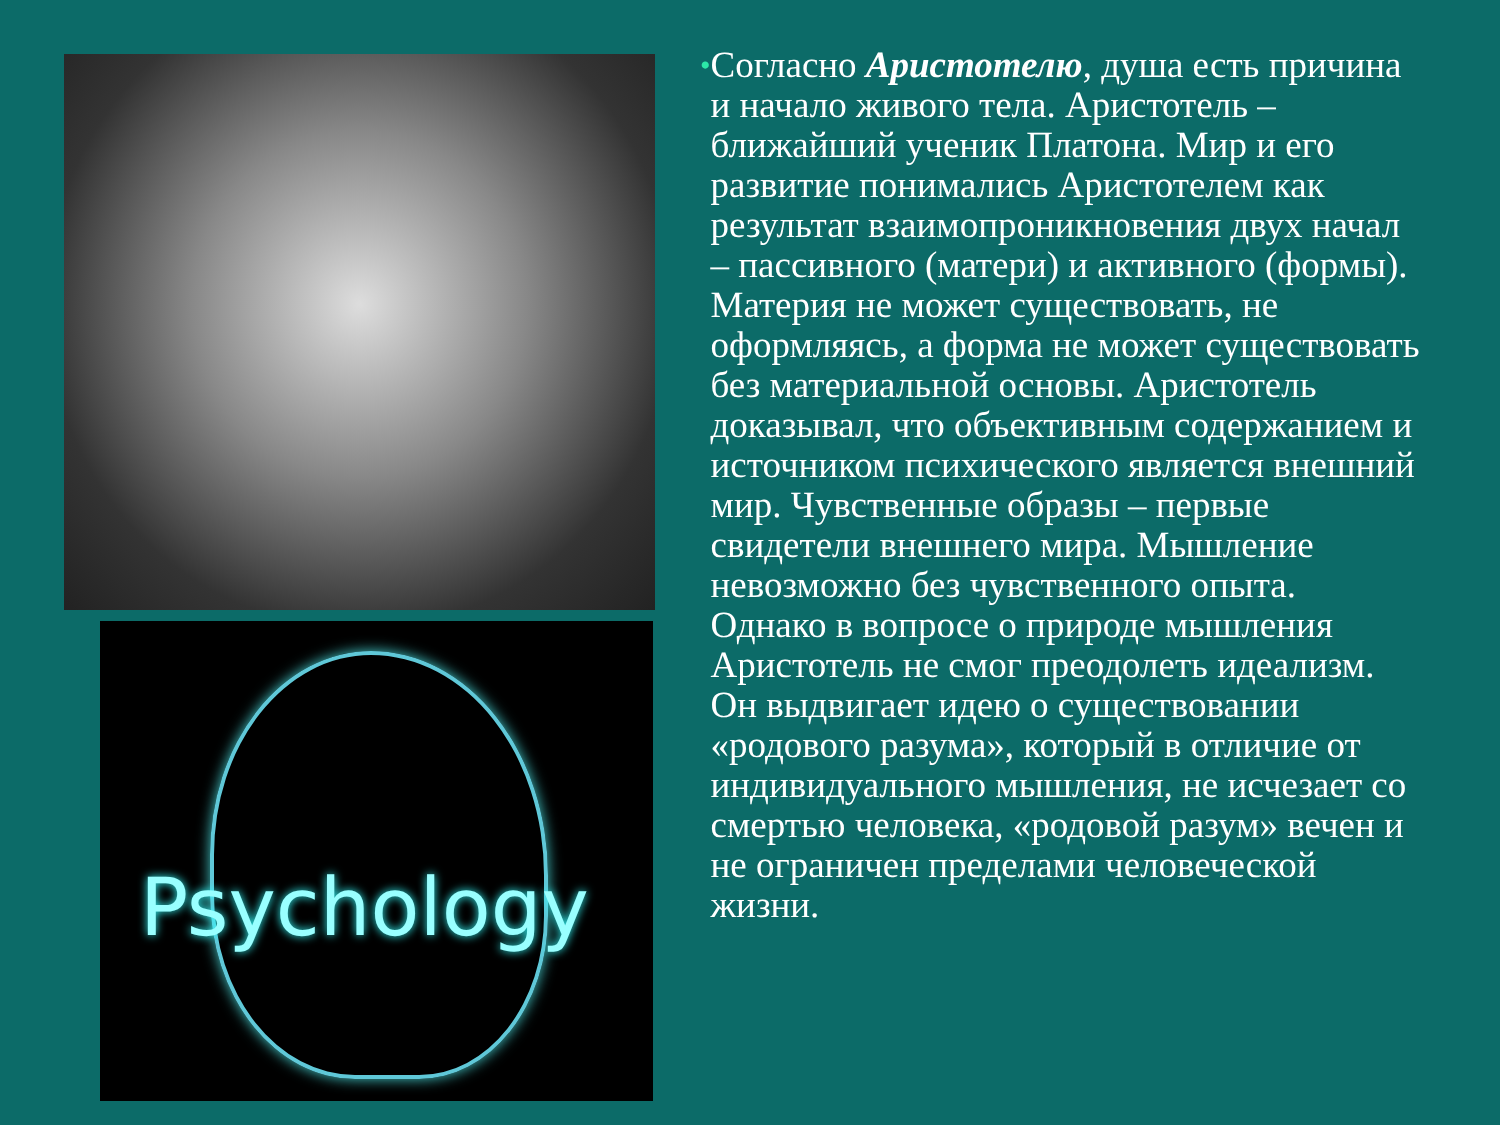Psychology
•
Согласно Аристотелю, душа есть причина и начало живого тела. Аристотель – ближайший ученик Платона. Мир и его развитие понимались Аристотелем как результат взаимопроникновения двух начал – пассивного (матери) и активного (формы). Материя не может существовать, не оформляясь, а форма не может существовать без материальной основы. Аристотель доказывал, что объективным содержанием и источником психического является внешний мир. Чувственные образы – первые свидетели внешнего мира. Мышление невозможно без чувственного опыта. Однако в вопросе о природе мышления Аристотель не смог преодолеть идеализм. Он выдвигает идею о существовании «родового разума», который в отличие от индивидуального мышления, не исчезает со смертью человека, «родовой разум» вечен и не ограничен пределами человеческой жизни.